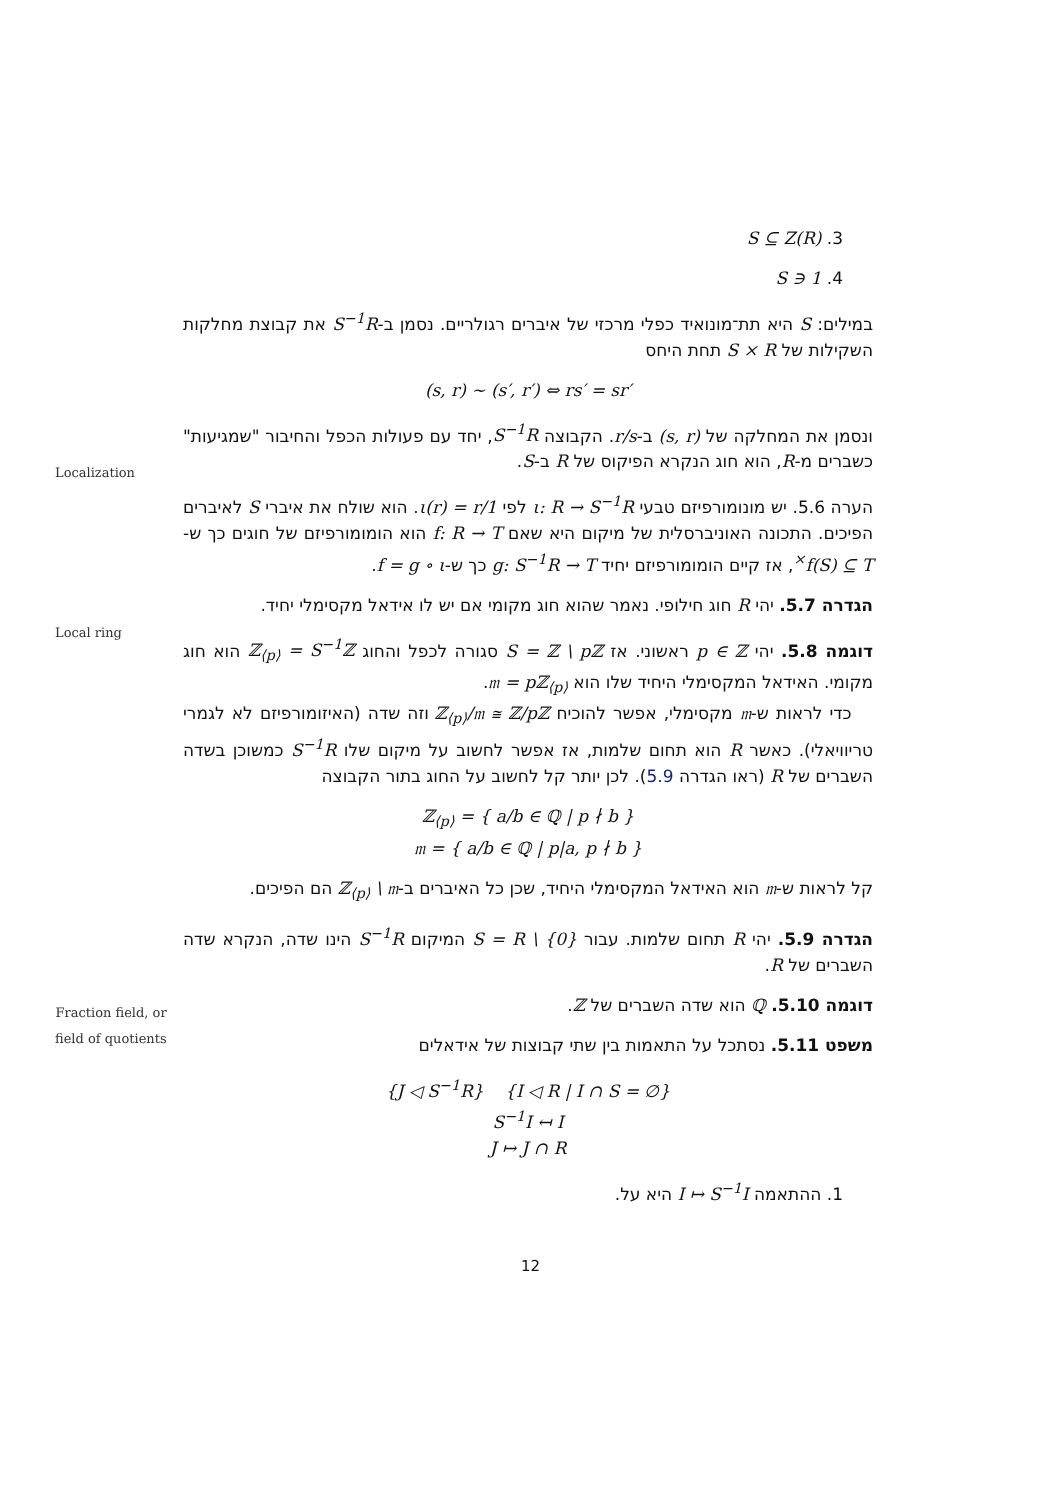3. S ⊆ Z(R)
4. 1 ∈ S
במילים: S היא תת־מונואיד כפלי מרכזי של איברים רגולריים. נסמן ב-S<sup>−1</sup>R את קבוצת מחלקות השקילות של S × R תחת היחס
(s, r) ∼ (s′, r′) ⇔ rs′ = sr′
ונסמן את המחלקה של (s, r) ב-r/s. הקבוצה S<sup>−1</sup>R, יחד עם פעולות הכפל והחיבור "שמגיעות" כשברים מ-R, הוא חוג הנקרא הפיקוס של R ב-S.
Localization
הערה 5.6. יש מונומורפיזם טבעי ι: R → S<sup>−1</sup>R לפי ι(r) = r/1. הוא שולח את איברי S לאיברים הפיכים. התכונה האוניברסלית של מיקום היא שאם f: R → T הוא הומומורפיזם של חוגים כך ש-f(S) ⊆ T<sup>×</sup>, אז קיים הומומורפיזם יחיד g: S<sup>−1</sup>R → T כך ש-f = g ∘ ι.
Local ring
הגדרה 5.7. יהי R חוג חילופי. נאמר שהוא חוג מקומי אם יש לו אידאל מקסימלי יחיד.
דוגמה 5.8. יהי p ∈ ℤ ראשוני. אז S = ℤ \ pℤ סגורה לכפל והחוג ℤ<sub>⟨p⟩</sub> = S<sup>−1</sup>ℤ הוא חוג מקומי. האידאל המקסימלי היחיד שלו הוא 𝔪 = pℤ<sub>⟨p⟩</sub>.
כדי לראות ש-𝔪 מקסימלי, אפשר להוכיח ℤ<sub>⟨p⟩</sub>/𝔪 ≅ ℤ/pℤ וזה שדה (האיזומורפיזם לא לגמרי טריוויאלי). כאשר R הוא תחום שלמות, אז אפשר לחשוב על מיקום שלו S<sup>−1</sup>R כמשוכן בשדה השברים של R (ראו הגדרה 5.9). לכן יותר קל לחשוב על החוג בתור הקבוצה
ℤ<sub>⟨p⟩</sub> = { a/b ∈ ℚ | p ∤ b }
𝔪 = { a/b ∈ ℚ | p|a, p ∤ b }
קל לראות ש-𝔪 הוא האידאל המקסימלי היחיד, שכן כל האיברים ב-ℤ<sub>⟨p⟩</sub> \ 𝔪 הם הפיכים.
Fraction field, or
field of quotients
הגדרה 5.9. יהי R תחום שלמות. עבור S = R \ {0} המיקום S<sup>−1</sup>R הינו שדה, הנקרא שדה השברים של R.
דוגמה 5.10. ℚ הוא שדה השברים של ℤ.
משפט 5.11. נסתכל על התאמות בין שתי קבוצות של אידאלים
{J ◁ S<sup>−1</sup>R} {I ◁ R | I ∩ S = ∅}
S<sup>−1</sup>I ↤ I
J ↦ J ∩ R
1. ההתאמה I ↦ S<sup>−1</sup>I היא על.
12